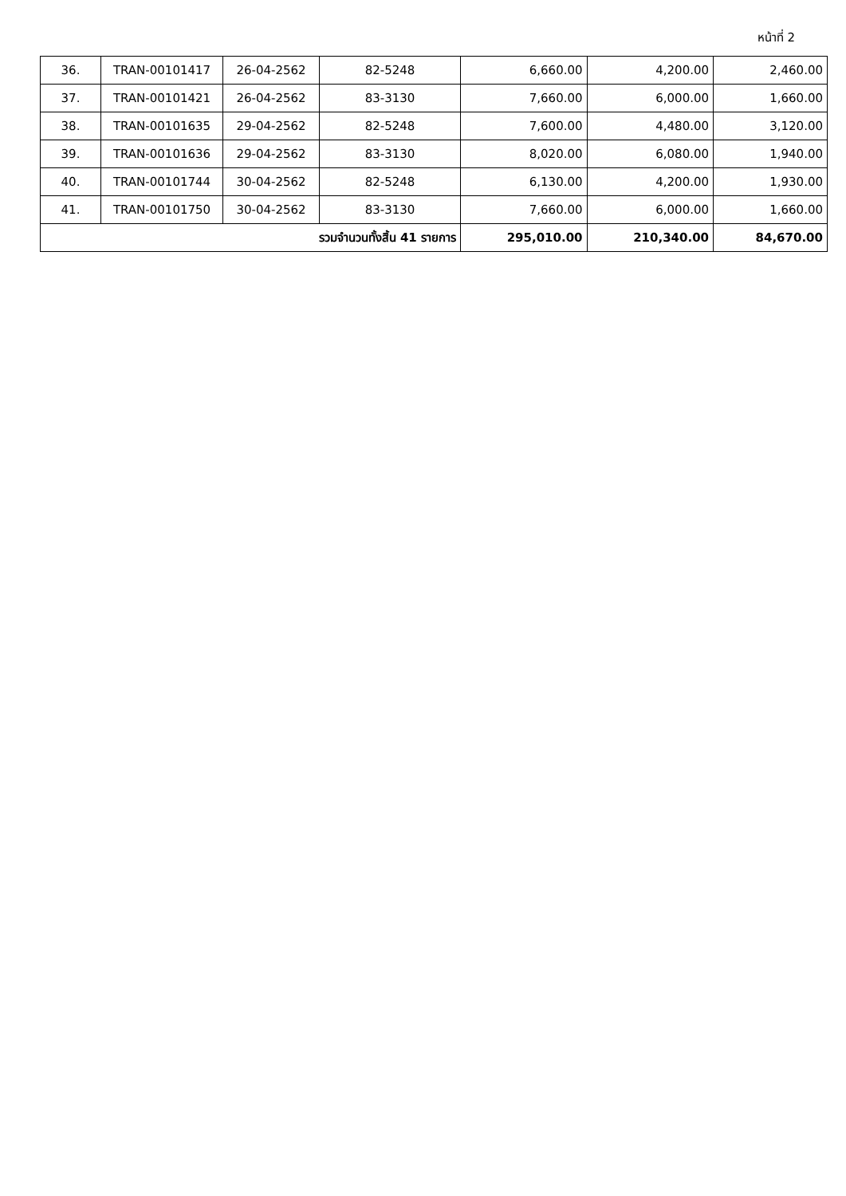หน้าที่ 2
| 36. | TRAN-00101417 | 26-04-2562 | 82-5248 | 6,660.00 | 4,200.00 | 2,460.00 |
| 37. | TRAN-00101421 | 26-04-2562 | 83-3130 | 7,660.00 | 6,000.00 | 1,660.00 |
| 38. | TRAN-00101635 | 29-04-2562 | 82-5248 | 7,600.00 | 4,480.00 | 3,120.00 |
| 39. | TRAN-00101636 | 29-04-2562 | 83-3130 | 8,020.00 | 6,080.00 | 1,940.00 |
| 40. | TRAN-00101744 | 30-04-2562 | 82-5248 | 6,130.00 | 4,200.00 | 1,930.00 |
| 41. | TRAN-00101750 | 30-04-2562 | 83-3130 | 7,660.00 | 6,000.00 | 1,660.00 |
| รวมจำนวนทั้งสิ้น 41 รายการ | | | | 295,010.00 | 210,340.00 | 84,670.00 |